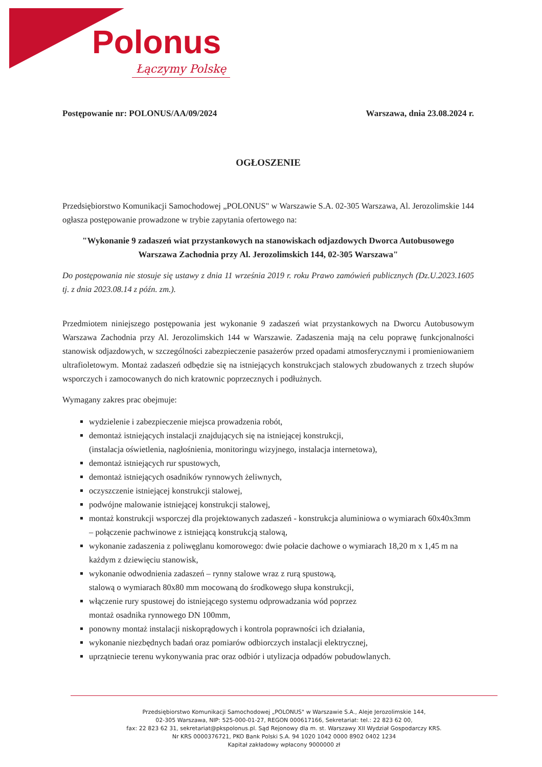Polonus
Łączymy Polskę
Postępowanie nr: POLONUS/AA/09/2024 Warszawa, dnia 23.08.2024 r.
OGŁOSZENIE
Przedsiębiorstwo Komunikacji Samochodowej „POLONUS" w Warszawie S.A. 02-305 Warszawa, Al. Jerozolimskie 144 ogłasza postępowanie prowadzone w trybie zapytania ofertowego na:
"Wykonanie 9 zadaszeń wiat przystankowych na stanowiskach odjazdowych Dworca Autobusowego Warszawa Zachodnia przy Al. Jerozolimskich 144, 02-305 Warszawa"
Do postępowania nie stosuje się ustawy z dnia 11 września 2019 r. roku Prawo zamówień publicznych (Dz.U.2023.1605 tj. z dnia 2023.08.14 z późn. zm.).
Przedmiotem niniejszego postępowania jest wykonanie 9 zadaszeń wiat przystankowych na Dworcu Autobusowym Warszawa Zachodnia przy Al. Jerozolimskich 144 w Warszawie. Zadaszenia mają na celu poprawę funkcjonalności stanowisk odjazdowych, w szczególności zabezpieczenie pasażerów przed opadami atmosferycznymi i promieniowaniem ultrafioletowym. Montaż zadaszeń odbędzie się na istniejących konstrukcjach stalowych zbudowanych z trzech słupów wsporczych i zamocowanych do nich kratownic poprzecznych i podłużnych.
Wymagany zakres prac obejmuje:
wydzielenie i zabezpieczenie miejsca prowadzenia robót,
demontaż istniejących instalacji znajdujących się na istniejącej konstrukcji,
(instalacja oświetlenia, nagłośnienia, monitoringu wizyjnego, instalacja internetowa),
demontaż istniejących rur spustowych,
demontaż istniejących osadników rynnowych żeliwnych,
oczyszczenie istniejącej konstrukcji stalowej,
podwójne malowanie istniejącej konstrukcji stalowej,
montaż konstrukcji wsporczej dla projektowanych zadaszeń - konstrukcja aluminiowa o wymiarach 60x40x3mm – połączenie pachwinowe z istniejącą konstrukcją stalową,
wykonanie zadaszenia z poliwęglanu komorowego: dwie połacie dachowe o wymiarach 18,20 m x 1,45 m na każdym z dziewięciu stanowisk,
wykonanie odwodnienia zadaszeń – rynny stalowe wraz z rurą spustową,
stalową o wymiarach 80x80 mm mocowaną do środkowego słupa konstrukcji,
włączenie rury spustowej do istniejącego systemu odprowadzania wód poprzez
montaż osadnika rynnowego DN 100mm,
ponowny montaż instalacji niskoprądowych i kontrola poprawności ich działania,
wykonanie niezbędnych badań oraz pomiarów odbiorczych instalacji elektrycznej,
uprzątniecie terenu wykonywania prac oraz odbiór i utylizacja odpadów pobudowlanych.
Przedsiębiorstwo Komunikacji Samochodowej „POLONUS" w Warszawie S.A., Aleje Jerozolimskie 144,
02-305 Warszawa, NIP: 525-000-01-27, REGON 000617166, Sekretariat: tel.: 22 823 62 00,
fax: 22 823 62 31, sekretariat@pkspolonus.pl. Sąd Rejonowy dla m. st. Warszawy XII Wydział Gospodarczy KRS.
Nr KRS 0000376721, PKO Bank Polski S.A. 94 1020 1042 0000 8902 0402 1234
Kapitał zakładowy wpłacony 9000000 zł